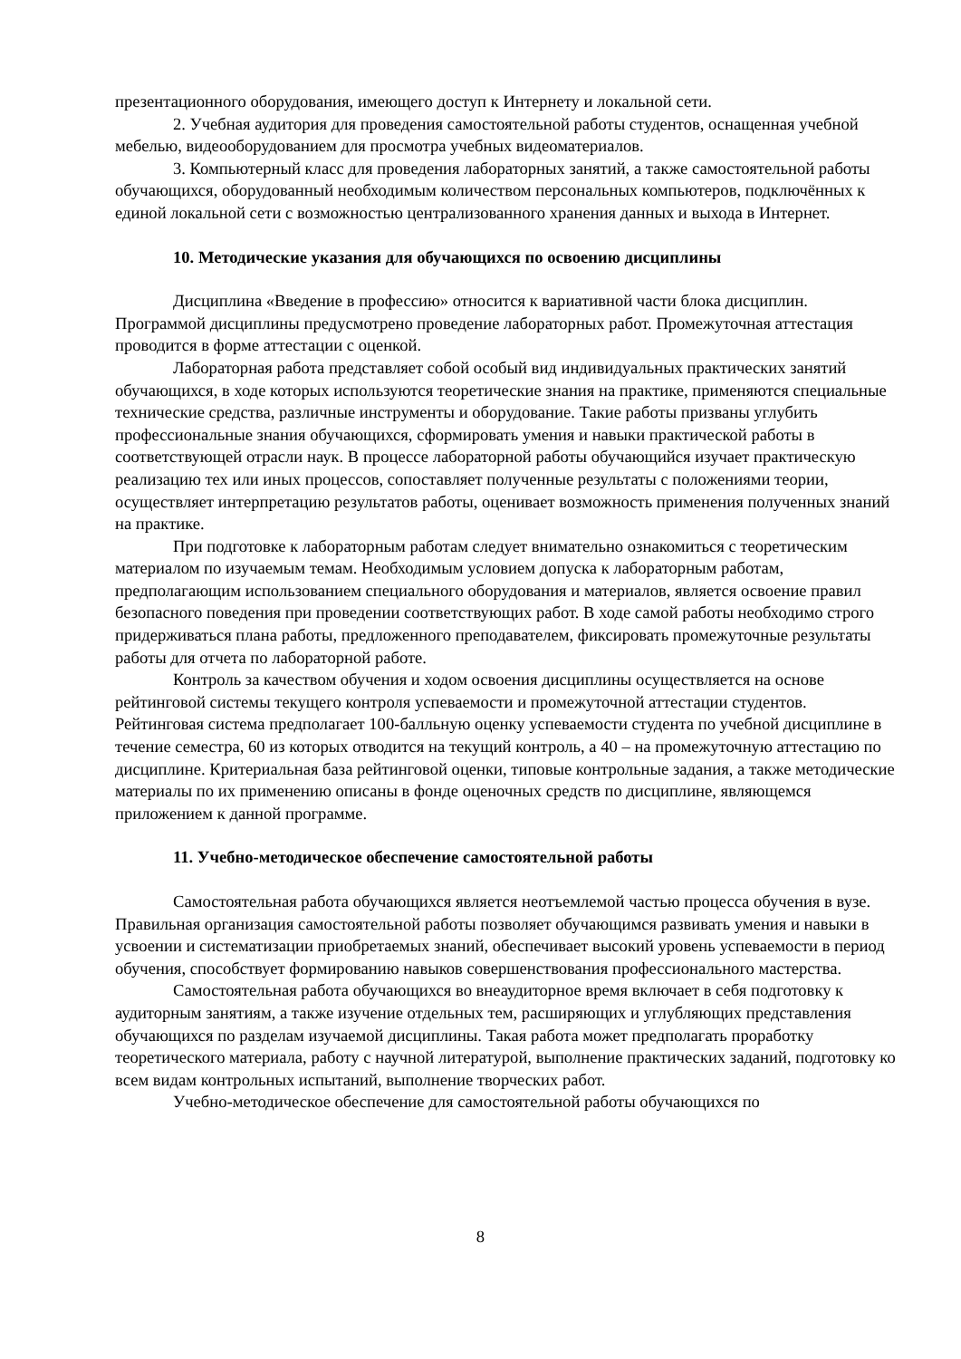презентационного оборудования, имеющего доступ к Интернету и локальной сети.
2. Учебная аудитория для проведения самостоятельной работы студентов, оснащенная учебной мебелью, видеооборудованием для просмотра учебных видеоматериалов.
3. Компьютерный класс для проведения лабораторных занятий, а также самостоятельной работы обучающихся, оборудованный необходимым количеством персональных компьютеров, подключённых к единой локальной сети с возможностью централизованного хранения данных и выхода в Интернет.
10. Методические указания для обучающихся по освоению дисциплины
Дисциплина «Введение в профессию» относится к вариативной части блока дисциплин. Программой дисциплины предусмотрено проведение лабораторных работ. Промежуточная аттестация проводится в форме аттестации с оценкой.
Лабораторная работа представляет собой особый вид индивидуальных практических занятий обучающихся, в ходе которых используются теоретические знания на практике, применяются специальные технические средства, различные инструменты и оборудование. Такие работы призваны углубить профессиональные знания обучающихся, сформировать умения и навыки практической работы в соответствующей отрасли наук. В процессе лабораторной работы обучающийся изучает практическую реализацию тех или иных процессов, сопоставляет полученные результаты с положениями теории, осуществляет интерпретацию результатов работы, оценивает возможность применения полученных знаний на практике.
При подготовке к лабораторным работам следует внимательно ознакомиться с теоретическим материалом по изучаемым темам. Необходимым условием допуска к лабораторным работам, предполагающим использованием специального оборудования и материалов, является освоение правил безопасного поведения при проведении соответствующих работ. В ходе самой работы необходимо строго придерживаться плана работы, предложенного преподавателем, фиксировать промежуточные результаты работы для отчета по лабораторной работе.
Контроль за качеством обучения и ходом освоения дисциплины осуществляется на основе рейтинговой системы текущего контроля успеваемости и промежуточной аттестации студентов. Рейтинговая система предполагает 100-балльную оценку успеваемости студента по учебной дисциплине в течение семестра, 60 из которых отводится на текущий контроль, а 40 – на промежуточную аттестацию по дисциплине. Критериальная база рейтинговой оценки, типовые контрольные задания, а также методические материалы по их применению описаны в фонде оценочных средств по дисциплине, являющемся приложением к данной программе.
11. Учебно-методическое обеспечение самостоятельной работы
Самостоятельная работа обучающихся является неотъемлемой частью процесса обучения в вузе. Правильная организация самостоятельной работы позволяет обучающимся развивать умения и навыки в усвоении и систематизации приобретаемых знаний, обеспечивает высокий уровень успеваемости в период обучения, способствует формированию навыков совершенствования профессионального мастерства.
Самостоятельная работа обучающихся во внеаудиторное время включает в себя подготовку к аудиторным занятиям, а также изучение отдельных тем, расширяющих и углубляющих представления обучающихся по разделам изучаемой дисциплины. Такая работа может предполагать проработку теоретического материала, работу с научной литературой, выполнение практических заданий, подготовку ко всем видам контрольных испытаний, выполнение творческих работ.
Учебно-методическое обеспечение для самостоятельной работы обучающихся по
8